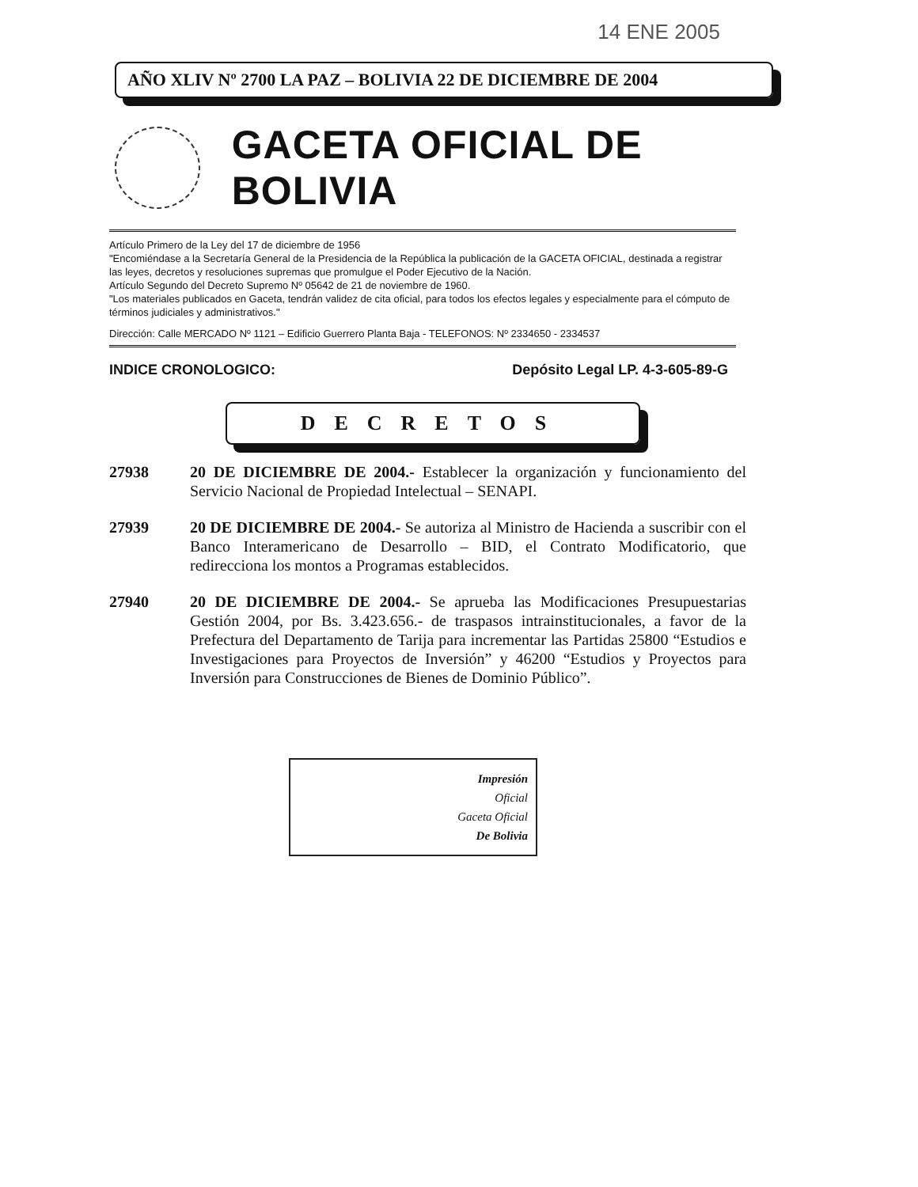14 ENE 2005
AÑO XLIV Nº 2700 LA PAZ – BOLIVIA 22 DE DICIEMBRE DE 2004
GACETA OFICIAL DE BOLIVIA
Artículo Primero de la Ley del 17 de diciembre de 1956
"Encomiéndase a la Secretaría General de la Presidencia de la República la publicación de la GACETA OFICIAL, destinada a registrar las leyes, decretos y resoluciones supremas que promulgue el Poder Ejecutivo de la Nación.
Artículo Segundo del Decreto Supremo Nº 05642 de 21 de noviembre de 1960.
"Los materiales publicados en Gaceta, tendrán validez de cita oficial, para todos los efectos legales y especialmente para el cómputo de términos judiciales y administrativos."
Dirección: Calle MERCADO Nº 1121 – Edificio Guerrero Planta Baja - TELEFONOS: Nº 2334650 - 2334537
INDICE CRONOLOGICO: Depósito Legal LP. 4-3-605-89-G
DECRETOS
27938 20 DE DICIEMBRE DE 2004.- Establecer la organización y funcionamiento del Servicio Nacional de Propiedad Intelectual – SENAPI.
27939 20 DE DICIEMBRE DE 2004.- Se autoriza al Ministro de Hacienda a suscribir con el Banco Interamericano de Desarrollo – BID, el Contrato Modificatorio, que redirecciona los montos a Programas establecidos.
27940 20 DE DICIEMBRE DE 2004.- Se aprueba las Modificaciones Presupuestarias Gestión 2004, por Bs. 3.423.656.- de traspasos intrainstitucionales, a favor de la Prefectura del Departamento de Tarija para incrementar las Partidas 25800 “Estudios e Investigaciones para Proyectos de Inversión” y 46200 “Estudios y Proyectos para Inversión para Construcciones de Bienes de Dominio Público”.
Impresión
Oficial
Gaceta Oficial
De Bolivia